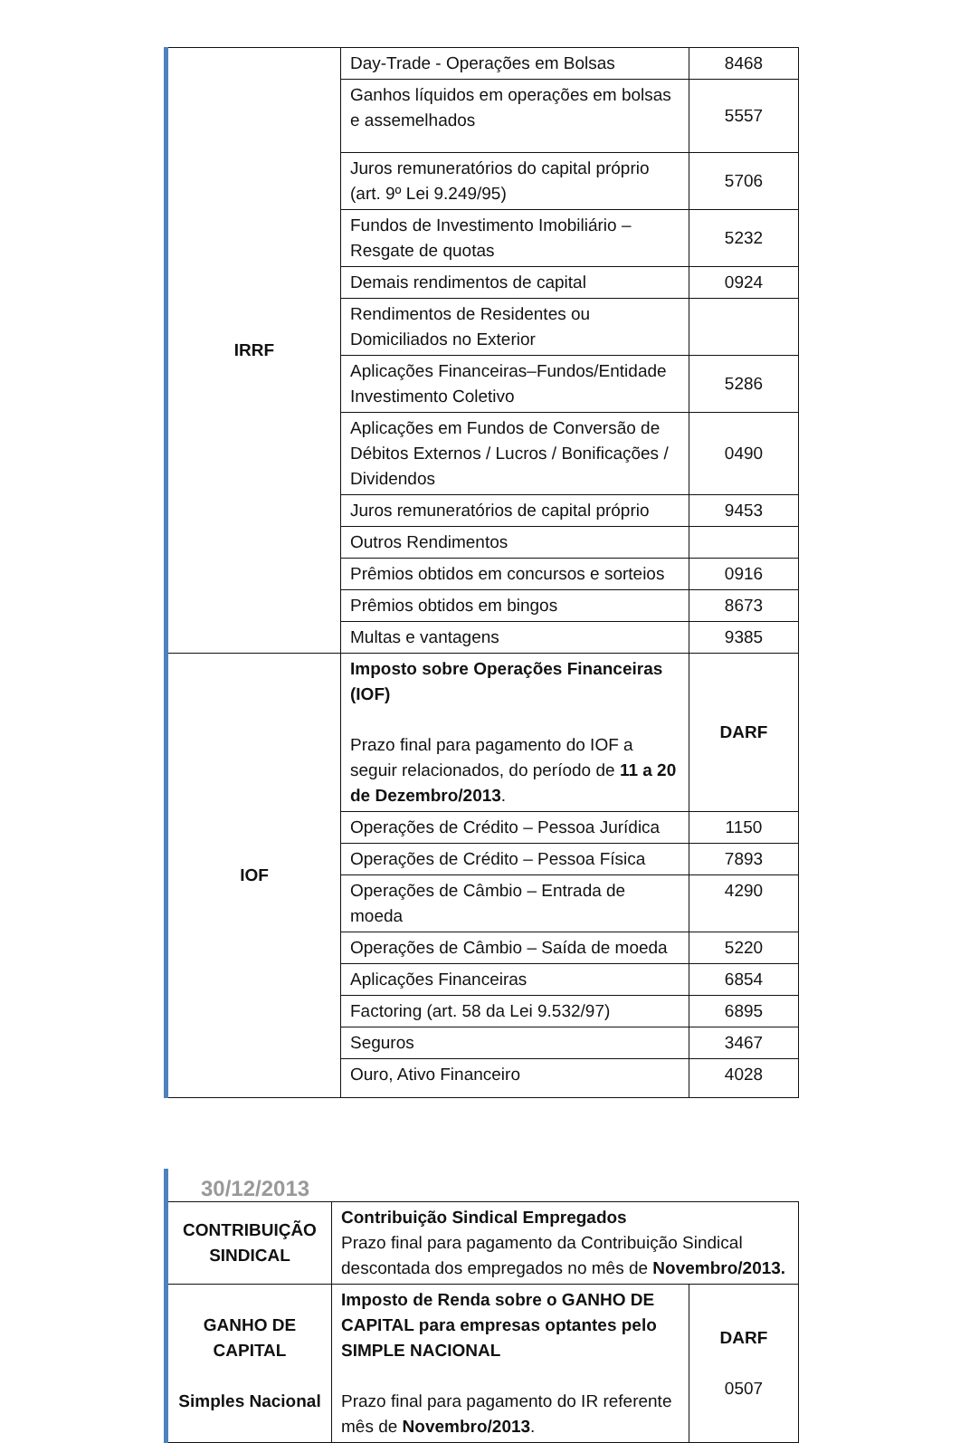| IRRF | Day-Trade - Operações em Bolsas | 8468 |
| | Ganhos líquidos em operações em bolsas e assemelhados | 5557 |
| | Juros remuneratórios do capital próprio (art. 9º Lei 9.249/95) | 5706 |
| | Fundos de Investimento Imobiliário – Resgate de quotas | 5232 |
| | Demais rendimentos de capital | 0924 |
| | Rendimentos de Residentes ou Domiciliados no Exterior | |
| | Aplicações Financeiras–Fundos/Entidade Investimento Coletivo | 5286 |
| | Aplicações em Fundos de Conversão de Débitos Externos / Lucros / Bonificações / Dividendos | 0490 |
| | Juros remuneratórios de capital próprio | 9453 |
| | Outros Rendimentos | |
| | Prêmios obtidos em concursos e sorteios | 0916 |
| | Prêmios obtidos em bingos | 8673 |
| | Multas e vantagens | 9385 |
| IOF | Imposto sobre Operações Financeiras (IOF) Prazo final para pagamento do IOF a seguir relacionados, do período de 11 a 20 de Dezembro/2013 . | DARF |
| | Operações de Crédito – Pessoa Jurídica | 1150 |
| | Operações de Crédito – Pessoa Física | 7893 |
| | Operações de Câmbio – Entrada de moeda | 4290 |
| | Operações de Câmbio – Saída de moeda | 5220 |
| | Aplicações Financeiras | 6854 |
| | Factoring (art. 58 da Lei 9.532/97) | 6895 |
| | Seguros | 3467 |
| | Ouro, Ativo Financeiro | 4028 |
30/12/2013
| CONTRIBUIÇÃO SINDICAL | Contribuição Sindical Empregados Prazo final para pagamento da Contribuição Sindical descontada dos empregados no mês de Novembro/2013. | |
| GANHO DE CAPITAL Simples Nacional | Imposto de Renda sobre o GANHO DE CAPITAL para empresas optantes pelo SIMPLE NACIONAL Prazo final para pagamento do IR referente mês de Novembro/2013 . | DARF 0507 |